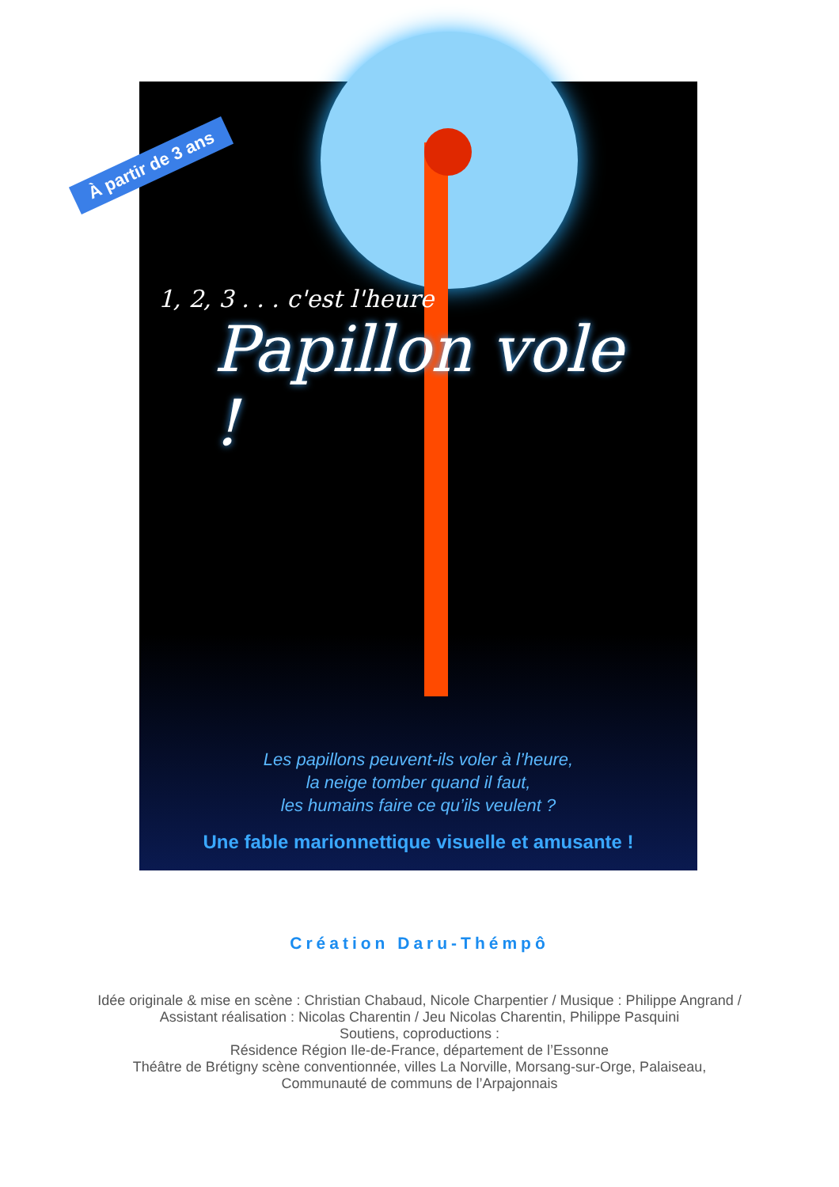À partir de 3 ans
1, 2, 3 . . . c'est l'heure
Papillon vole !
Les papillons peuvent-ils voler à l’heure,
la neige tomber quand il faut,
les humains faire ce qu’ils veulent ?
Une fable marionnettique visuelle et amusante !
Création Daru-Thémpô
Idée originale & mise en scène : Christian Chabaud, Nicole Charpentier / Musique : Philippe Angrand /
Assistant réalisation : Nicolas Charentin / Jeu Nicolas Charentin, Philippe Pasquini
Soutiens, coproductions :
Résidence Région Ile-de-France, département de l’Essonne
Théâtre de Brétigny scène conventionnée, villes La Norville, Morsang-sur-Orge, Palaiseau,
Communauté de communs de l’Arpajonnais